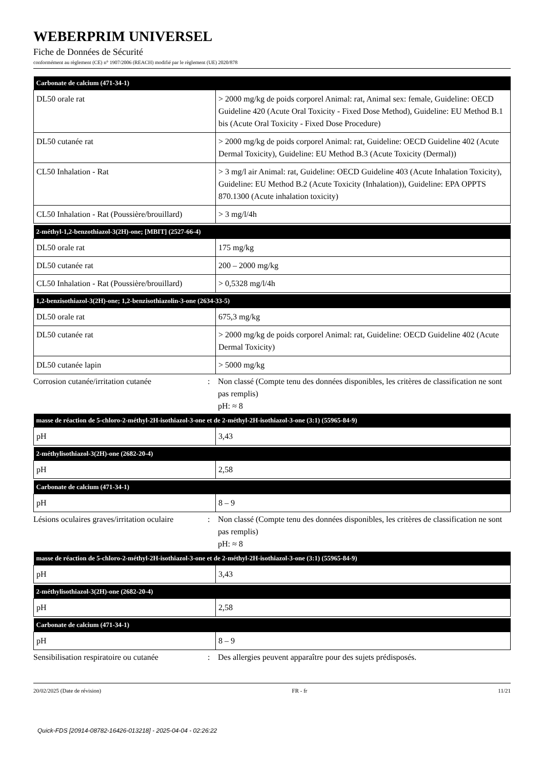WEBERPRIM UNIVERSEL
Fiche de Données de Sécurité
conformément au règlement (CE) n° 1907/2006 (REACH) modifié par le règlement (UE) 2020/878
| Carbonate de calcium (471-34-1) | |
| --- | --- |
| DL50 orale rat | > 2000 mg/kg de poids corporel Animal: rat, Animal sex: female, Guideline: OECD Guideline 420 (Acute Oral Toxicity - Fixed Dose Method), Guideline: EU Method B.1 bis (Acute Oral Toxicity - Fixed Dose Procedure) |
| DL50 cutanée rat | > 2000 mg/kg de poids corporel Animal: rat, Guideline: OECD Guideline 402 (Acute Dermal Toxicity), Guideline: EU Method B.3 (Acute Toxicity (Dermal)) |
| CL50 Inhalation - Rat | > 3 mg/l air Animal: rat, Guideline: OECD Guideline 403 (Acute Inhalation Toxicity), Guideline: EU Method B.2 (Acute Toxicity (Inhalation)), Guideline: EPA OPPTS 870.1300 (Acute inhalation toxicity) |
| CL50 Inhalation - Rat (Poussière/brouillard) | > 3 mg/l/4h |
| 2-méthyl-1,2-benzothiazol-3(2H)-one; [MBIT] (2527-66-4) | |
| --- | --- |
| DL50 orale rat | 175 mg/kg |
| DL50 cutanée rat | 200 – 2000 mg/kg |
| CL50 Inhalation - Rat (Poussière/brouillard) | > 0,5328 mg/l/4h |
| 1,2-benzisothiazol-3(2H)-one; 1,2-benzisothiazolin-3-one (2634-33-5) | |
| --- | --- |
| DL50 orale rat | 675,3 mg/kg |
| DL50 cutanée rat | > 2000 mg/kg de poids corporel Animal: rat, Guideline: OECD Guideline 402 (Acute Dermal Toxicity) |
| DL50 cutanée lapin | > 5000 mg/kg |
Corrosion cutanée/irritation cutanée
: Non classé (Compte tenu des données disponibles, les critères de classification ne sont pas remplis)
pH: ≈ 8
| masse de réaction de 5-chloro-2-méthyl-2H-isothiazol-3-one et de 2-méthyl-2H-isothiazol-3-one (3:1) (55965-84-9) | |
| --- | --- |
| pH | 3,43 |
| 2-méthylisothiazol-3(2H)-one (2682-20-4) | |
| --- | --- |
| pH | 2,58 |
| Carbonate de calcium (471-34-1) | |
| --- | --- |
| pH | 8 – 9 |
Lésions oculaires graves/irritation oculaire
: Non classé (Compte tenu des données disponibles, les critères de classification ne sont pas remplis)
pH: ≈ 8
| masse de réaction de 5-chloro-2-méthyl-2H-isothiazol-3-one et de 2-méthyl-2H-isothiazol-3-one (3:1) (55965-84-9) | |
| --- | --- |
| pH | 3,43 |
| 2-méthylisothiazol-3(2H)-one (2682-20-4) | |
| --- | --- |
| pH | 2,58 |
| Carbonate de calcium (471-34-1) | |
| --- | --- |
| pH | 8 – 9 |
Sensibilisation respiratoire ou cutanée
: Des allergies peuvent apparaître pour des sujets prédisposés.
20/02/2025 (Date de révision) FR - fr 11/21
Quick-FDS [20914-08782-16426-013218] - 2025-04-04 - 02:26:22